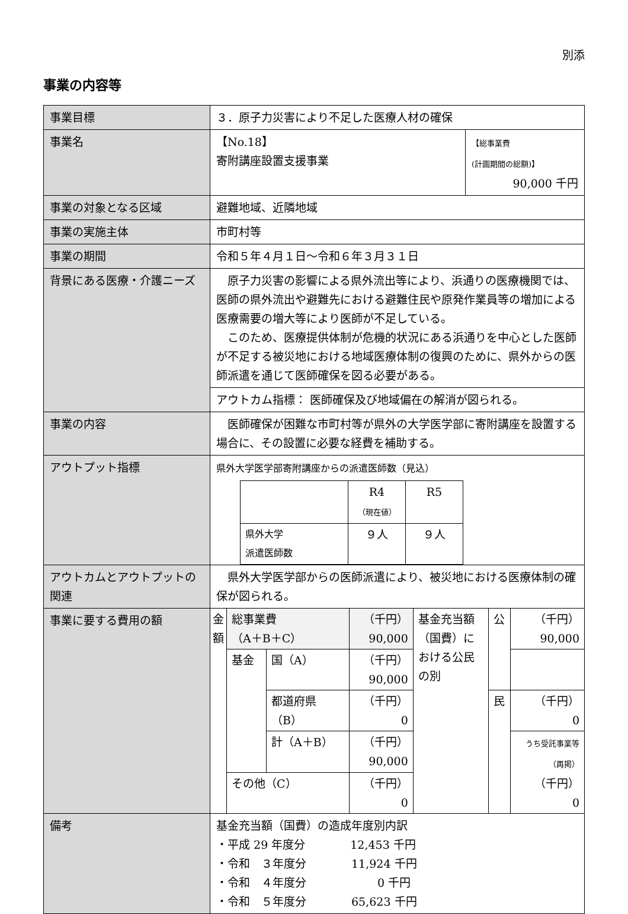別添
事業の内容等
| 事業目標 | ３．原子力災害により不足した医療人材の確保 | |
| 事業名 | 【No.18】 寄附講座設置支援事業 | 【総事業費 (計画期間の総額)】 90,000 千円 |
| 事業の対象となる区域 | 避難地域、近隣地域 | |
| 事業の実施主体 | 市町村等 | |
| 事業の期間 | 令和５年４月１日～令和６年３月３１日 | |
| 背景にある医療・介護ニーズ | 原子力災害の影響による県外流出等により、浜通りの医療機関では、医師の県外流出や避難先における避難住民や原発作業員等の増加による医療需要の増大等により医師が不足している。 このため、医療提供体制が危機的状況にある浜通りを中心とした医師が不足する被災地における地域医療体制の復興のために、県外からの医師派遣を通じて医師確保を図る必要がある。 | |
| | アウトカム指標： 医師確保及び地域偏在の解消が図られる。 | |
| 事業の内容 | 医師確保が困難な市町村等が県外の大学医学部に寄附講座を設置する場合に、その設置に必要な経費を補助する。 | |
| アウトプット指標 | 県外大学医学部寄附講座からの派遣医師数（見込） / / R4 （現在値） / R5 / / 県外大学 派遣医師数 / ９人 / ９人 / | |
| アウトカムとアウトプットの関連 | 県外大学医学部からの医師派遣により、被災地における医療体制の確保が図られる。 | |
| 事業に要する費用の額 | / 金額 / 総事業費 （A＋B＋C） / / （千円） 90,000 / 基金充当額（国費）における公民の別 / 公 / （千円） 90,000 / / / 基金 / 国（A） / （千円） 90,000 / / / / / / / 都道府県 （B） / （千円） 0 / / 民 / （千円） 0 / / / / 計（A＋B） / （千円） 90,000 / / / うち受託事業等 （再掲） （千円） 0 / / / その他（C） / / （千円） 0 / / / / | |
| 備考 | 基金充当額（国費）の造成年度別内訳 ・平成 29 年度分 12,453 千円 ・令和 ３年度分 11,924 千円 ・令和 ４年度分 0 千円 ・令和 ５年度分 65,623 千円 | |